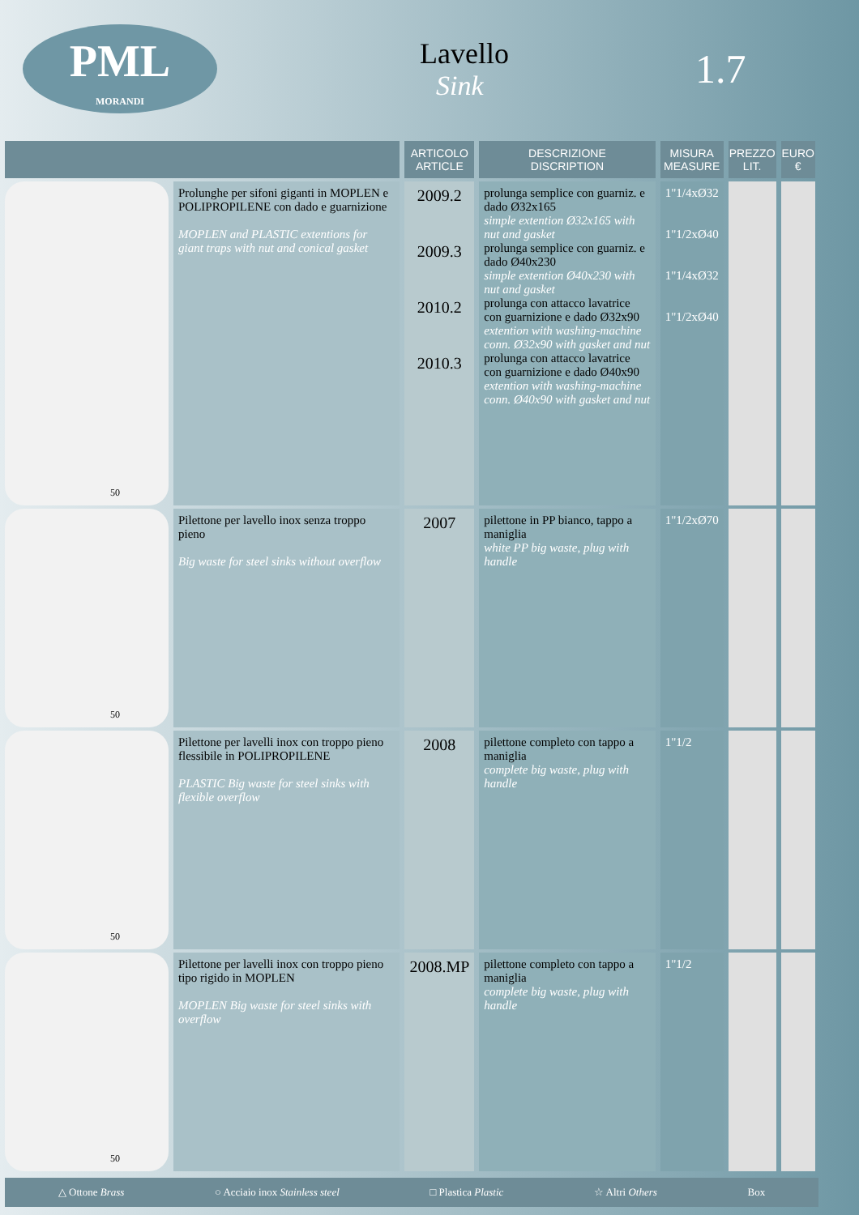PML
MORANDI
Lavello
Sink
1.7
| | | ARTICOLO ARTICLE | DESCRIZIONE DISCRIPTION | MISURA MEASURE | PREZZO LIT. | EURO € |
| --- | --- | --- | --- | --- | --- | --- |
| 50 | Prolunghe per sifoni giganti in MOPLEN e POLIPROPILENE con dado e guarnizione MOPLEN and PLASTIC extentions for giant traps with nut and conical gasket | 2009.2 2009.3 2010.2 2010.3 | prolunga semplice con guarniz. e dado Ø32x165 simple extention Ø32x165 with nut and gasket prolunga semplice con guarniz. e dado Ø40x230 simple extention Ø40x230 with nut and gasket prolunga con attacco lavatrice con guarnizione e dado Ø32x90 extention with washing-machine conn. Ø32x90 with gasket and nut prolunga con attacco lavatrice con guarnizione e dado Ø40x90 extention with washing-machine conn. Ø40x90 with gasket and nut | 1"1/4xØ32 1"1/2xØ40 1"1/4xØ32 1"1/2xØ40 | | |
| 50 | Pilettone per lavello inox senza troppo pieno Big waste for steel sinks without overflow | 2007 | pilettone in PP bianco, tappo a maniglia white PP big waste, plug with handle | 1"1/2xØ70 | | |
| 50 | Pilettone per lavelli inox con troppo pieno flessibile in POLIPROPILENE PLASTIC Big waste for steel sinks with flexible overflow | 2008 | pilettone completo con tappo a maniglia complete big waste, plug with handle | 1"1/2 | | |
| 50 | Pilettone per lavelli inox con troppo pieno tipo rigido in MOPLEN MOPLEN Big waste for steel sinks with overflow | 2008.MP | pilettone completo con tappo a maniglia complete big waste, plug with handle | 1"1/2 | | |
△ Ottone Brass ○ Acciaio inox Stainless steel □ Plastica Plastic ☆ Altri Others Box